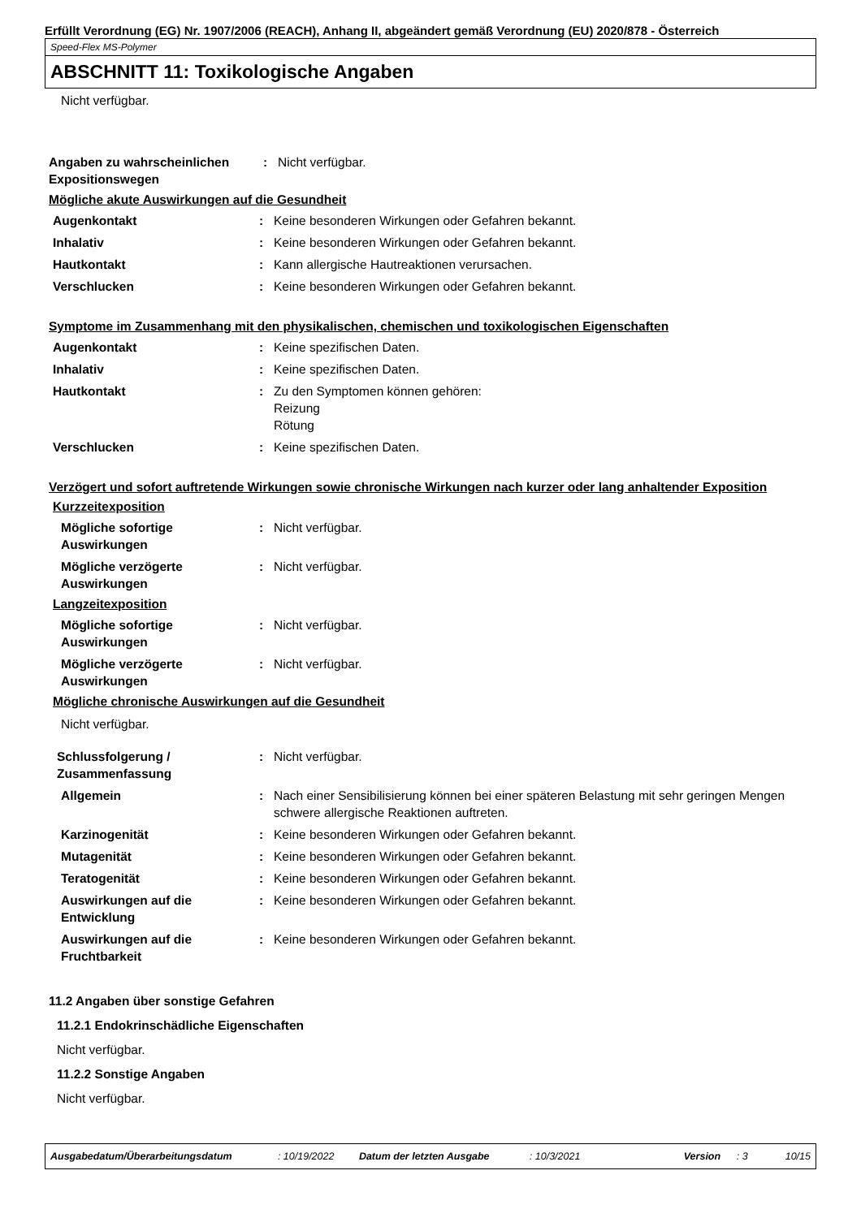Erfüllt Verordnung (EG) Nr. 1907/2006 (REACH), Anhang II, abgeändert gemäß Verordnung (EU) 2020/878 - Österreich
Speed-Flex MS-Polymer
ABSCHNITT 11: Toxikologische Angaben
Nicht verfügbar.
Angaben zu wahrscheinlichen Expositionswegen
: Nicht verfügbar.
Mögliche akute Auswirkungen auf die Gesundheit
Augenkontakt : Keine besonderen Wirkungen oder Gefahren bekannt.
Inhalativ : Keine besonderen Wirkungen oder Gefahren bekannt.
Hautkontakt : Kann allergische Hautreaktionen verursachen.
Verschlucken : Keine besonderen Wirkungen oder Gefahren bekannt.
Symptome im Zusammenhang mit den physikalischen, chemischen und toxikologischen Eigenschaften
Augenkontakt : Keine spezifischen Daten.
Inhalativ : Keine spezifischen Daten.
Hautkontakt : Zu den Symptomen können gehören:
Reizung
Rötung
Verschlucken : Keine spezifischen Daten.
Verzögert und sofort auftretende Wirkungen sowie chronische Wirkungen nach kurzer oder lang anhaltender Exposition
Kurzzeitexposition
Mögliche sofortige Auswirkungen
: Nicht verfügbar.
Mögliche verzögerte Auswirkungen
: Nicht verfügbar.
Langzeitexposition
Mögliche sofortige Auswirkungen
: Nicht verfügbar.
Mögliche verzögerte Auswirkungen
: Nicht verfügbar.
Mögliche chronische Auswirkungen auf die Gesundheit
Nicht verfügbar.
Schlussfolgerung / Zusammenfassung
: Nicht verfügbar.
Allgemein : Nach einer Sensibilisierung können bei einer späteren Belastung mit sehr geringen Mengen schwere allergische Reaktionen auftreten.
Karzinogenität : Keine besonderen Wirkungen oder Gefahren bekannt.
Mutagenität : Keine besonderen Wirkungen oder Gefahren bekannt.
Teratogenität : Keine besonderen Wirkungen oder Gefahren bekannt.
Auswirkungen auf die Entwicklung
: Keine besonderen Wirkungen oder Gefahren bekannt.
Auswirkungen auf die Fruchtbarkeit
: Keine besonderen Wirkungen oder Gefahren bekannt.
11.2 Angaben über sonstige Gefahren
11.2.1 Endokrinschädliche Eigenschaften
Nicht verfügbar.
11.2.2 Sonstige Angaben
Nicht verfügbar.
Ausgabedatum/Überarbeitungsdatum: 10/19/2022 Datum der letzten Ausgabe: 10/3/2021 Version: 3 10/15